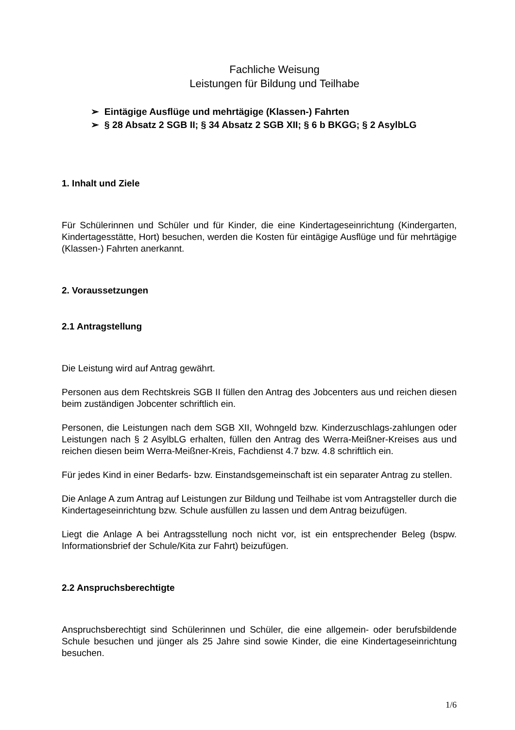Fachliche Weisung
Leistungen für Bildung und Teilhabe
➢ Eintägige Ausflüge und mehrtägige (Klassen-) Fahrten
➢ § 28 Absatz 2 SGB II; § 34 Absatz 2 SGB XII; § 6 b BKGG; § 2 AsylbLG
1. Inhalt und Ziele
Für Schülerinnen und Schüler und für Kinder, die eine Kindertageseinrichtung (Kindergarten, Kindertagesstätte, Hort) besuchen, werden die Kosten für eintägige Ausflüge und für mehrtägige (Klassen-) Fahrten anerkannt.
2. Voraussetzungen
2.1 Antragstellung
Die Leistung wird auf Antrag gewährt.
Personen aus dem Rechtskreis SGB II füllen den Antrag des Jobcenters aus und reichen diesen beim zuständigen Jobcenter schriftlich ein.
Personen, die Leistungen nach dem SGB XII, Wohngeld bzw. Kinderzuschlags-zahlungen oder Leistungen nach § 2 AsylbLG erhalten, füllen den Antrag des Werra-Meißner-Kreises aus und reichen diesen beim Werra-Meißner-Kreis, Fachdienst 4.7 bzw. 4.8 schriftlich ein.
Für jedes Kind in einer Bedarfs- bzw. Einstandsgemeinschaft ist ein separater Antrag zu stellen.
Die Anlage A zum Antrag auf Leistungen zur Bildung und Teilhabe ist vom Antragsteller durch die Kindertageseinrichtung bzw. Schule ausfüllen zu lassen und dem Antrag beizufügen.
Liegt die Anlage A bei Antragsstellung noch nicht vor, ist ein entsprechender Beleg (bspw. Informationsbrief der Schule/Kita zur Fahrt) beizufügen.
2.2 Anspruchsberechtigte
Anspruchsberechtigt sind Schülerinnen und Schüler, die eine allgemein- oder berufsbildende Schule besuchen und jünger als 25 Jahre sind sowie Kinder, die eine Kindertageseinrichtung besuchen.
1/6